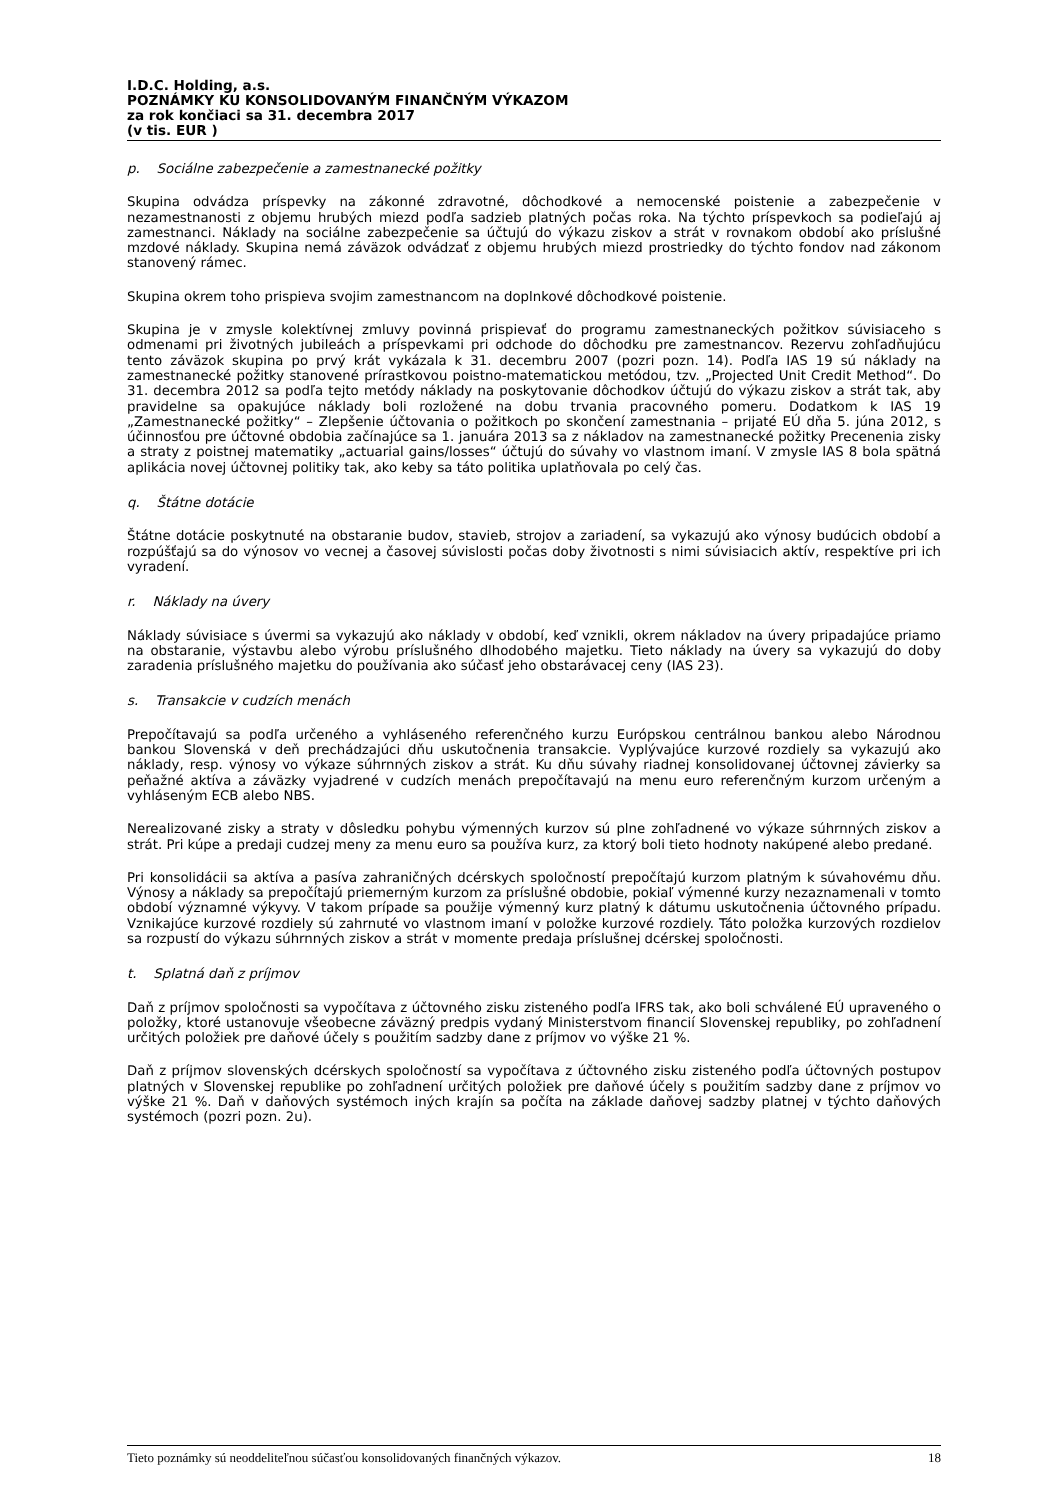I.D.C. Holding, a.s.
POZNÁMKY KU KONSOLIDOVANÝM FINANČNÝM VÝKAZOM
za rok končiaci sa 31. decembra 2017
(v tis. EUR )
p. Sociálne zabezpečenie a zamestnanecké požitky
Skupina odvádza príspevky na zákonné zdravotné, dôchodkové a nemocenské poistenie a zabezpečenie v nezamestnanosti z objemu hrubých miezd podľa sadzieb platných počas roka. Na týchto príspevkoch sa podieľajú aj zamestnanci. Náklady na sociálne zabezpečenie sa účtujú do výkazu ziskov a strát v rovnakom období ako príslušné mzdové náklady. Skupina nemá záväzok odvádzať z objemu hrubých miezd prostriedky do týchto fondov nad zákonom stanovený rámec.
Skupina okrem toho prispieva svojim zamestnancom na doplnkové dôchodkové poistenie.
Skupina je v zmysle kolektívnej zmluvy povinná prispievať do programu zamestnaneckých požitkov súvisiaceho s odmenami pri životných jubileách a príspevkami pri odchode do dôchodku pre zamestnancov. Rezervu zohľadňujúcu tento záväzok skupina po prvý krát vykázala k 31. decembru 2007 (pozri pozn. 14). Podľa IAS 19 sú náklady na zamestnanecké požitky stanovené prírastkovou poistno-matematickou metódou, tzv. „Projected Unit Credit Method“. Do 31. decembra 2012 sa podľa tejto metódy náklady na poskytovanie dôchodkov účtujú do výkazu ziskov a strát tak, aby pravidelne sa opakujúce náklady boli rozložené na dobu trvania pracovného pomeru. Dodatkom k IAS 19 „Zamestnanecké požitky“ – Zlepšenie účtovania o požitkoch po skončení zamestnania – prijaté EÚ dňa 5. júna 2012, s účinnosťou pre účtovné obdobia začínajúce sa 1. januára 2013 sa z nákladov na zamestnanecké požitky Precenenia zisky a straty z poistnej matematiky „actuarial gains/losses“ účtujú do súvahy vo vlastnom imaní. V zmysle IAS 8 bola spätná aplikácia novej účtovnej politiky tak, ako keby sa táto politika uplatňovala po celý čas.
q. Štátne dotácie
Štátne dotácie poskytnuté na obstaranie budov, stavieb, strojov a zariadení, sa vykazujú ako výnosy budúcich období a rozpúšťajú sa do výnosov vo vecnej a časovej súvislosti počas doby životnosti s nimi súvisiacich aktív, respektíve pri ich vyradení.
r. Náklady na úvery
Náklady súvisiace s úvermi sa vykazujú ako náklady v období, keď vznikli, okrem nákladov na úvery pripadajúce priamo na obstaranie, výstavbu alebo výrobu príslušného dlhodobého majetku. Tieto náklady na úvery sa vykazujú do doby zaradenia príslušného majetku do používania ako súčasť jeho obstarávacej ceny (IAS 23).
s. Transakcie v cudzích menách
Prepočítavajú sa podľa určeného a vyhláseného referenčného kurzu Európskou centrálnou bankou alebo Národnou bankou Slovenská v deň prechádzajúci dňu uskutočnenia transakcie. Vyplývajúce kurzové rozdiely sa vykazujú ako náklady, resp. výnosy vo výkaze súhrnných ziskov a strát. Ku dňu súvahy riadnej konsolidovanej účtovnej závierky sa peňažné aktíva a záväzky vyjadrené v cudzích menách prepočítavajú na menu euro referenčným kurzom určeným a vyhláseným ECB alebo NBS.
Nerealizované zisky a straty v dôsledku pohybu výmenných kurzov sú plne zohľadnené vo výkaze súhrnných ziskov a strát. Pri kúpe a predaji cudzej meny za menu euro sa používa kurz, za ktorý boli tieto hodnoty nakúpené alebo predané.
Pri konsolidácii sa aktíva a pasíva zahraničných dcérskych spoločností prepočítajú kurzom platným k súvahovému dňu. Výnosy a náklady sa prepočítajú priemerným kurzom za príslušné obdobie, pokiaľ výmenné kurzy nezaznamenali v tomto období významné výkyvy. V takom prípade sa použije výmenný kurz platný k dátumu uskutočnenia účtovného prípadu. Vznikajúce kurzové rozdiely sú zahrnuté vo vlastnom imaní v položke kurzové rozdiely. Táto položka kurzových rozdielov sa rozpustí do výkazu súhrnných ziskov a strát v momente predaja príslušnej dcérskej spoločnosti.
t. Splatná daň z príjmov
Daň z príjmov spoločnosti sa vypočítava z účtovného zisku zisteného podľa IFRS tak, ako boli schválené EÚ upraveného o položky, ktoré ustanovuje všeobecne záväzný predpis vydaný Ministerstvom financií Slovenskej republiky, po zohľadnení určitých položiek pre daňové účely s použitím sadzby dane z príjmov vo výške 21 %.
Daň z príjmov slovenských dcérskych spoločností sa vypočítava z účtovného zisku zisteného podľa účtovných postupov platných v Slovenskej republike po zohľadnení určitých položiek pre daňové účely s použitím sadzby dane z príjmov vo výške 21 %. Daň v daňových systémoch iných krajín sa počíta na základe daňovej sadzby platnej v týchto daňových systémoch (pozri pozn. 2u).
Tieto poznámky sú neoddeliteľnou súčasťou konsolidovaných finančných výkazov. 18